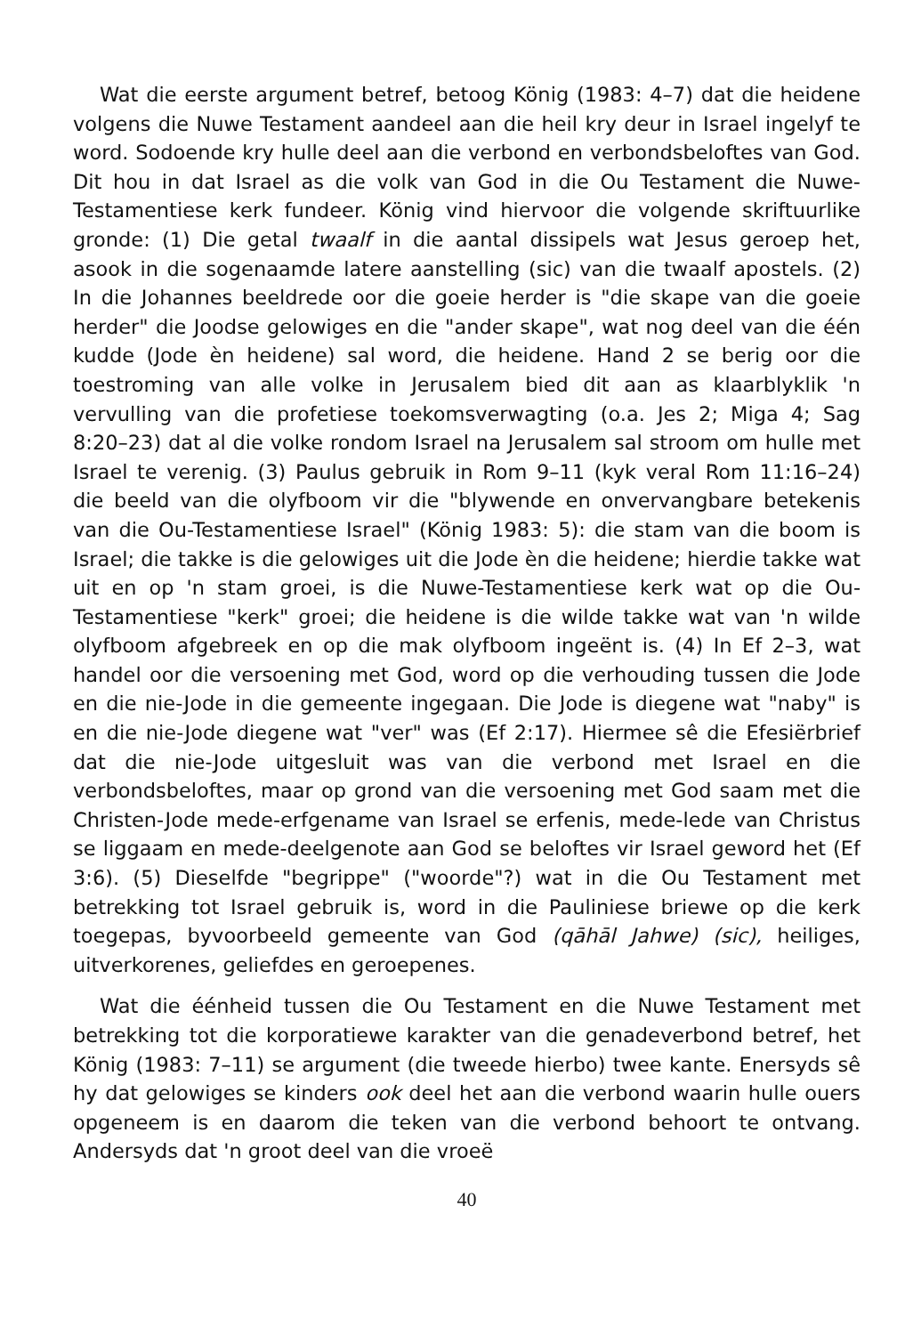Wat die eerste argument betref, betoog König (1983: 4–7) dat die heidene volgens die Nuwe Testament aandeel aan die heil kry deur in Israel ingelyf te word. Sodoende kry hulle deel aan die verbond en verbondsbeloftes van God. Dit hou in dat Israel as die volk van God in die Ou Testament die Nuwe-Testamentiese kerk fundeer. König vind hiervoor die volgende skriftuurlike gronde: (1) Die getal twaalf in die aantal dissipels wat Jesus geroep het, asook in die sogenaamde latere aanstelling (sic) van die twaalf apostels. (2) In die Johannes beeldrede oor die goeie herder is "die skape van die goeie herder" die Joodse gelowiges en die "ander skape", wat nog deel van die één kudde (Jode èn heidene) sal word, die heidene. Hand 2 se berig oor die toestroming van alle volke in Jerusalem bied dit aan as klaarblyklik 'n vervulling van die profetiese toekomsverwagting (o.a. Jes 2; Miga 4; Sag 8:20–23) dat al die volke rondom Israel na Jerusalem sal stroom om hulle met Israel te verenig. (3) Paulus gebruik in Rom 9–11 (kyk veral Rom 11:16–24) die beeld van die olyfboom vir die "blywende en onvervangbare betekenis van die Ou-Testamentiese Israel" (König 1983: 5): die stam van die boom is Israel; die takke is die gelowiges uit die Jode èn die heidene; hierdie takke wat uit en op 'n stam groei, is die Nuwe-Testamentiese kerk wat op die Ou-Testamentiese "kerk" groei; die heidene is die wilde takke wat van 'n wilde olyfboom afgebreek en op die mak olyfboom ingeënt is. (4) In Ef 2–3, wat handel oor die versoening met God, word op die verhouding tussen die Jode en die nie-Jode in die gemeente ingegaan. Die Jode is diegene wat "naby" is en die nie-Jode diegene wat "ver" was (Ef 2:17). Hiermee sê die Efesiërbrief dat die nie-Jode uitgesluit was van die verbond met Israel en die verbondsbeloftes, maar op grond van die versoening met God saam met die Christen-Jode mede-erfgename van Israel se erfenis, mede-lede van Christus se liggaam en mede-deelgenote aan God se beloftes vir Israel geword het (Ef 3:6). (5) Dieselfde "begrippe" ("woorde"?) wat in die Ou Testament met betrekking tot Israel gebruik is, word in die Pauliniese briewe op die kerk toegepas, byvoorbeeld gemeente van God (qāhāl Jahwe) (sic), heiliges, uitverkorenes, geliefdes en geroepenes.
Wat die éénheid tussen die Ou Testament en die Nuwe Testament met betrekking tot die korporatiewe karakter van die genadeverbond betref, het König (1983: 7–11) se argument (die tweede hierbo) twee kante. Enersyds sê hy dat gelowiges se kinders ook deel het aan die verbond waarin hulle ouers opgeneem is en daarom die teken van die verbond behoort te ontvang. Andersyds dat 'n groot deel van die vroeë
40